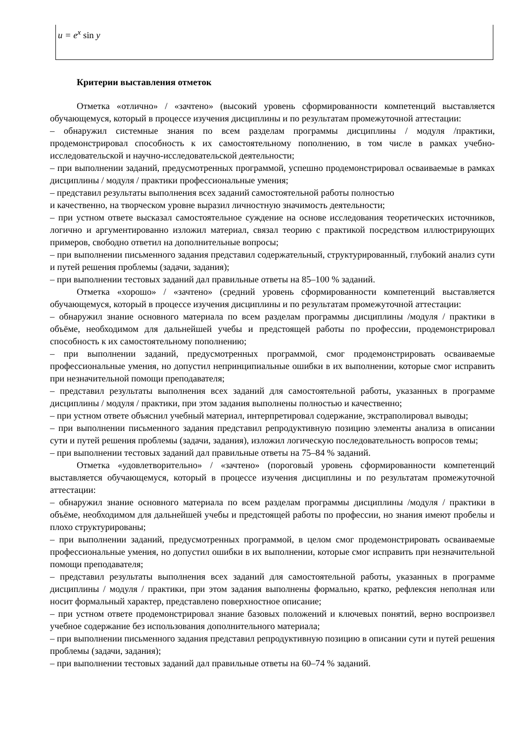| u = e<sup>x</sup> sin y |
Критерии выставления отметок
Отметка «отлично» / «зачтено» (высокий уровень сформированности компетенций выставляется обучающемуся, который в процессе изучения дисциплины и по результатам промежуточной аттестации:
– обнаружил системные знания по всем разделам программы дисциплины / модуля /практики, продемонстрировал способность к их самостоятельному пополнению, в том числе в рамках учебно-исследовательской и научно-исследовательской деятельности;
– при выполнении заданий, предусмотренных программой, успешно продемонстрировал осваиваемые в рамках дисциплины / модуля / практики профессиональные умения;
– представил результаты выполнения всех заданий самостоятельной работы полностью
и качественно, на творческом уровне выразил личностную значимость деятельности;
– при устном ответе высказал самостоятельное суждение на основе исследования теоретических источников, логично и аргументированно изложил материал, связал теорию с практикой посредством иллюстрирующих примеров, свободно ответил на дополнительные вопросы;
– при выполнении письменного задания представил содержательный, структурированный, глубокий анализ сути и путей решения проблемы (задачи, задания);
– при выполнении тестовых заданий дал правильные ответы на 85–100 % заданий.
Отметка «хорошо» / «зачтено» (средний уровень сформированности компетенций выставляется обучающемуся, который в процессе изучения дисциплины и по результатам промежуточной аттестации:
– обнаружил знание основного материала по всем разделам программы дисциплины /модуля / практики в объёме, необходимом для дальнейшей учебы и предстоящей работы по профессии, продемонстрировал способность к их самостоятельному пополнению;
– при выполнении заданий, предусмотренных программой, смог продемонстрировать осваиваемые профессиональные умения, но допустил непринципиальные ошибки в их выполнении, которые смог исправить при незначительной помощи преподавателя;
– представил результаты выполнения всех заданий для самостоятельной работы, указанных в программе дисциплины / модуля / практики, при этом задания выполнены полностью и качественно;
– при устном ответе объяснил учебный материал, интерпретировал содержание, экстраполировал выводы;
– при выполнении письменного задания представил репродуктивную позицию элементы анализа в описании сути и путей решения проблемы (задачи, задания), изложил логическую последовательность вопросов темы;
– при выполнении тестовых заданий дал правильные ответы на 75–84 % заданий.
Отметка «удовлетворительно» / «зачтено» (пороговый уровень сформированности компетенций выставляется обучающемуся, который в процессе изучения дисциплины и по результатам промежуточной аттестации:
– обнаружил знание основного материала по всем разделам программы дисциплины /модуля / практики в объёме, необходимом для дальнейшей учебы и предстоящей работы по профессии, но знания имеют пробелы и плохо структурированы;
– при выполнении заданий, предусмотренных программой, в целом смог продемонстрировать осваиваемые профессиональные умения, но допустил ошибки в их выполнении, которые смог исправить при незначительной помощи преподавателя;
– представил результаты выполнения всех заданий для самостоятельной работы, указанных в программе дисциплины / модуля / практики, при этом задания выполнены формально, кратко, рефлексия неполная или носит формальный характер, представлено поверхностное описание;
– при устном ответе продемонстрировал знание базовых положений и ключевых понятий, верно воспроизвел учебное содержание без использования дополнительного материала;
– при выполнении письменного задания представил репродуктивную позицию в описании сути и путей решения проблемы (задачи, задания);
– при выполнении тестовых заданий дал правильные ответы на 60–74 % заданий.